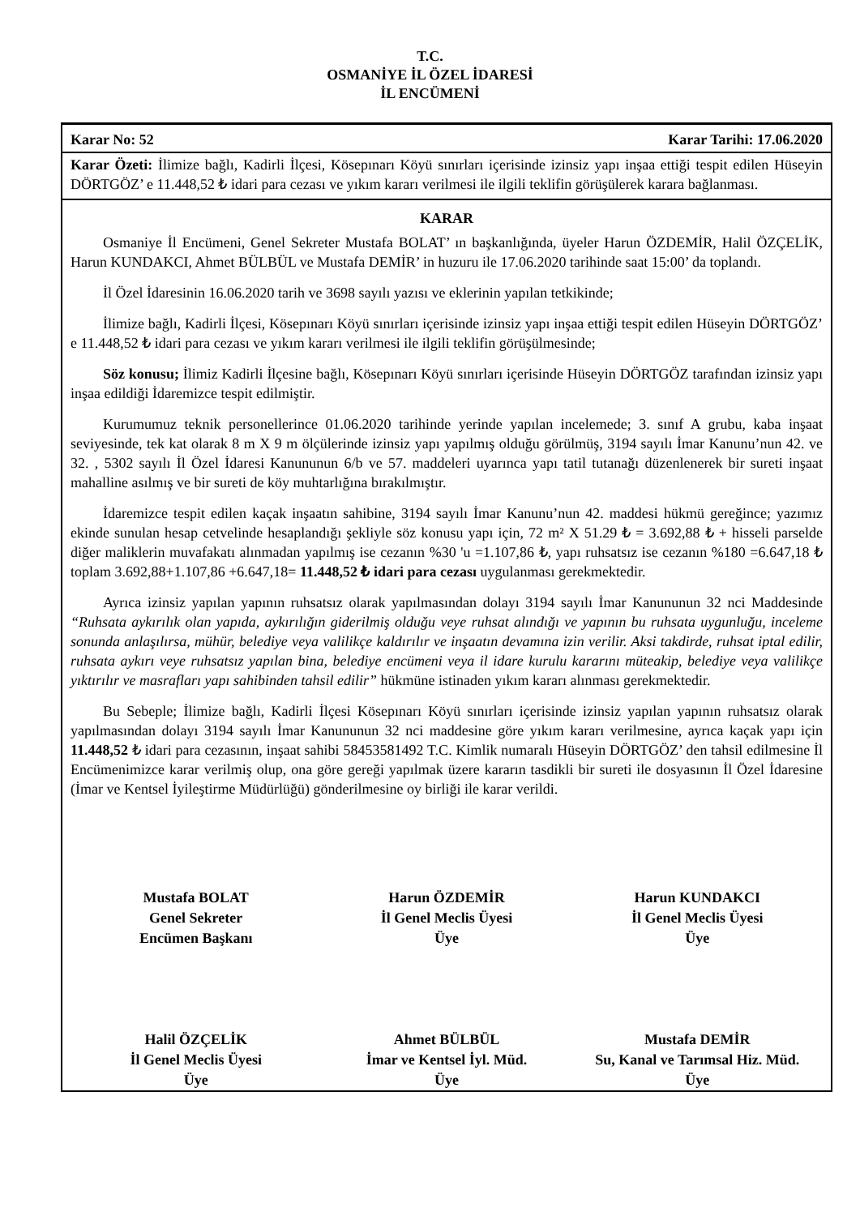T.C.
OSMANİYE İL ÖZEL İDARESİ
İL ENCÜMENİ
Karar No: 52 Karar Tarihi: 17.06.2020
Karar Özeti: İlimize bağlı, Kadirli İlçesi, Kösepınarı Köyü sınırları içerisinde izinsiz yapı inşaa ettiği tespit edilen Hüseyin DÖRTGÖZ’ e 11.448,52 ₺ idari para cezası ve yıkım kararı verilmesi ile ilgili teklifin görüşülerek karara bağlanması.
KARAR
Osmaniye İl Encümeni, Genel Sekreter Mustafa BOLAT’ ın başkanlığında, üyeler Harun ÖZDEMİR, Halil ÖZÇELİK, Harun KUNDAKCI, Ahmet BÜLBÜL ve Mustafa DEMİR’ in huzuru ile 17.06.2020 tarihinde saat 15:00’ da toplandı.
İl Özel İdaresinin 16.06.2020 tarih ve 3698 sayılı yazısı ve eklerinin yapılan tetkikinde;
İlimize bağlı, Kadirli İlçesi, Kösepınarı Köyü sınırları içerisinde izinsiz yapı inşaa ettiği tespit edilen Hüseyin DÖRTGÖZ’ e 11.448,52 ₺ idari para cezası ve yıkım kararı verilmesi ile ilgili teklifin görüşülmesinde;
Söz konusu; İlimiz Kadirli İlçesine bağlı, Kösepınarı Köyü sınırları içerisinde Hüseyin DÖRTGÖZ tarafından izinsiz yapı inşaa edildiği İdaremizce tespit edilmiştir.
Kurumumuz teknik personellerince 01.06.2020 tarihinde yerinde yapılan incelemede; 3. sınıf A grubu, kaba inşaat seviyesinde, tek kat olarak 8 m X 9 m ölçülerinde izinsiz yapı yapılmış olduğu görülmüş, 3194 sayılı İmar Kanunu’nun 42. ve 32. , 5302 sayılı İl Özel İdaresi Kanununun 6/b ve 57. maddeleri uyarınca yapı tatil tutanağı düzenlenerek bir sureti inşaat mahalline asılmış ve bir sureti de köy muhtarlığına bırakılmıştır.
İdaremizce tespit edilen kaçak inşaatın sahibine, 3194 sayılı İmar Kanunu’nun 42. maddesi hükmü gereğince; yazımız ekinde sunulan hesap cetvelinde hesaplandığı şekliyle söz konusu yapı için, 72 m² X 51.29 ₺ = 3.692,88 ₺ + hisseli parselde diğer maliklerin muvafakatı alınmadan yapılmış ise cezanın %30 'u =1.107,86 ₺, yapı ruhsatsız ise cezanın %180 =6.647,18 ₺ toplam 3.692,88+1.107,86 +6.647,18= 11.448,52 ₺ idari para cezası uygulanması gerekmektedir.
Ayrıca izinsiz yapılan yapının ruhsatsız olarak yapılmasından dolayı 3194 sayılı İmar Kanununun 32 nci Maddesinde “Ruhsata aykırılık olan yapıda, aykırılığın giderilmiş olduğu veye ruhsat alındığı ve yapının bu ruhsata uygunluğu, inceleme sonunda anlaşılırsa, mühür, belediye veya valilikçe kaldırılır ve inşaatın devamına izin verilir. Aksi takdirde, ruhsat iptal edilir, ruhsata aykırı veye ruhsatsız yapılan bina, belediye encümeni veya il idare kurulu kararını müteakip, belediye veya valilikçe yıktırılır ve masrafları yapı sahibinden tahsil edilir” hükmüne istinaden yıkım kararı alınması gerekmektedir.
Bu Sebeple; İlimize bağlı, Kadirli İlçesi Kösepınarı Köyü sınırları içerisinde izinsiz yapılan yapının ruhsatsız olarak yapılmasından dolayı 3194 sayılı İmar Kanununun 32 nci maddesine göre yıkım kararı verilmesine, ayrıca kaçak yapı için 11.448,52 ₺ idari para cezasının, inşaat sahibi 58453581492 T.C. Kimlik numaralı Hüseyin DÖRTGÖZ’ den tahsil edilmesine İl Encümenimizce karar verilmiş olup, ona göre gereği yapılmak üzere kararın tasdikli bir sureti ile dosyasının İl Özel İdaresine (İmar ve Kentsel İyileştirme Müdürlüğü) gönderilmesine oy birliği ile karar verildi.
Mustafa BOLAT
Genel Sekreter
Encümen Başkanı
Harun ÖZDEMİR
İl Genel Meclis Üyesi
Üye
Harun KUNDAKCI
İl Genel Meclis Üyesi
Üye
Halil ÖZÇELİK
İl Genel Meclis Üyesi
Üye
Ahmet BÜLBÜL
İmar ve Kentsel İyl. Müd.
Üye
Mustafa DEMİR
Su, Kanal ve Tarımsal Hiz. Müd.
Üye